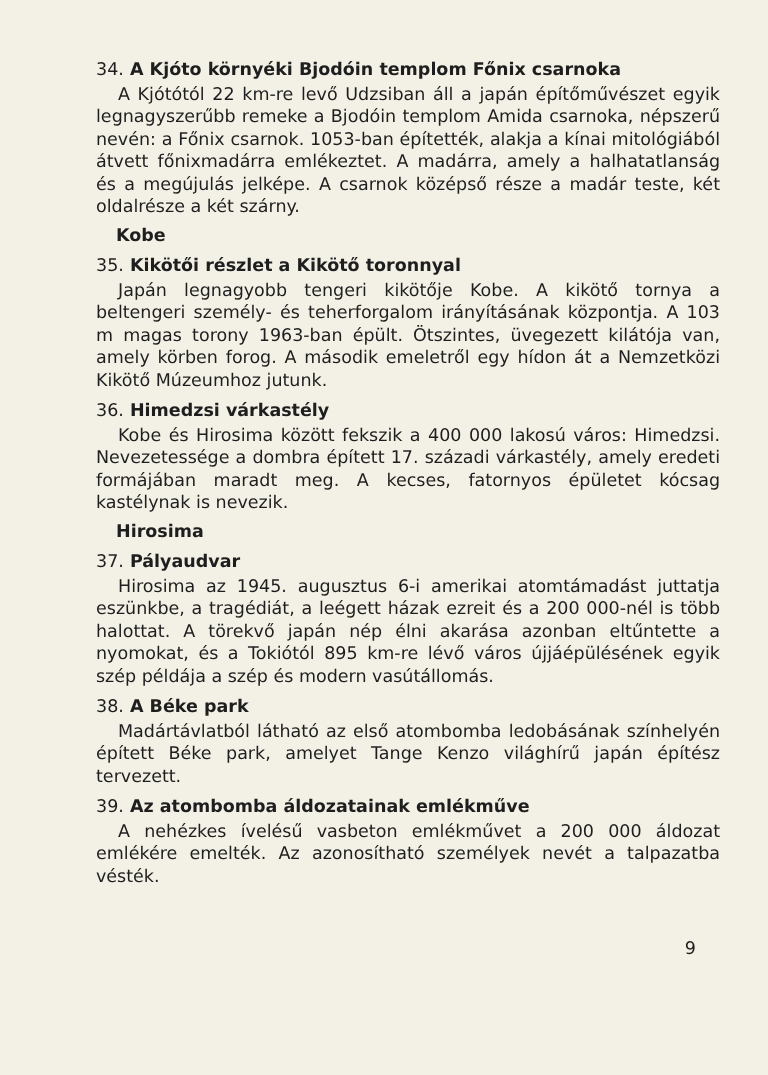34. A Kjóto környéki Bjodóin templom Főnix csarnoka
A Kjótótól 22 km-re levő Udzsiban áll a japán építőművészet egyik legnagyszerűbb remeke a Bjodóin templom Amida csarnoka, népszerű nevén: a Főnix csarnok. 1053-ban építették, alakja a kínai mitológiából átvett főnixmadárra emlékeztet. A madárra, amely a halhatatlanság és a megújulás jelképe. A csarnok középső része a madár teste, két oldalrésze a két szárny.
Kobe
35. Kikötői részlet a Kikötő toronnyal
Japán legnagyobb tengeri kikötője Kobe. A kikötő tornya a beltengeri személy- és teherforgalom irányításának központja. A 103 m magas torony 1963-ban épült. Ötszintes, üvegezett kilátója van, amely körben forog. A második emeletről egy hídon át a Nemzetközi Kikötő Múzeumhoz jutunk.
36. Himedzsi várkastély
Kobe és Hirosima között fekszik a 400 000 lakosú város: Himedzsi. Nevezetessége a dombra épített 17. századi várkastély, amely eredeti formájában maradt meg. A kecses, fatornyos épületet kócsag kastélynak is nevezik.
Hirosima
37. Pályaudvar
Hirosima az 1945. augusztus 6-i amerikai atomtámadást juttatja eszünkbe, a tragédiát, a leégett házak ezreit és a 200 000-nél is több halottat. A törekvő japán nép élni akarása azonban eltűntette a nyomokat, és a Tokiótól 895 km-re lévő város újjáépülésének egyik szép példája a szép és modern vasútállomás.
38. A Béke park
Madártávlatból látható az első atombomba ledobásának színhelyén épített Béke park, amelyet Tange Kenzo világhírű japán építész tervezett.
39. Az atombomba áldozatainak emlékműve
A nehézkes ívelésű vasbeton emlékművet a 200 000 áldozat emlékére emelték. Az azonosítható személyek nevét a talpazatba vésték.
9